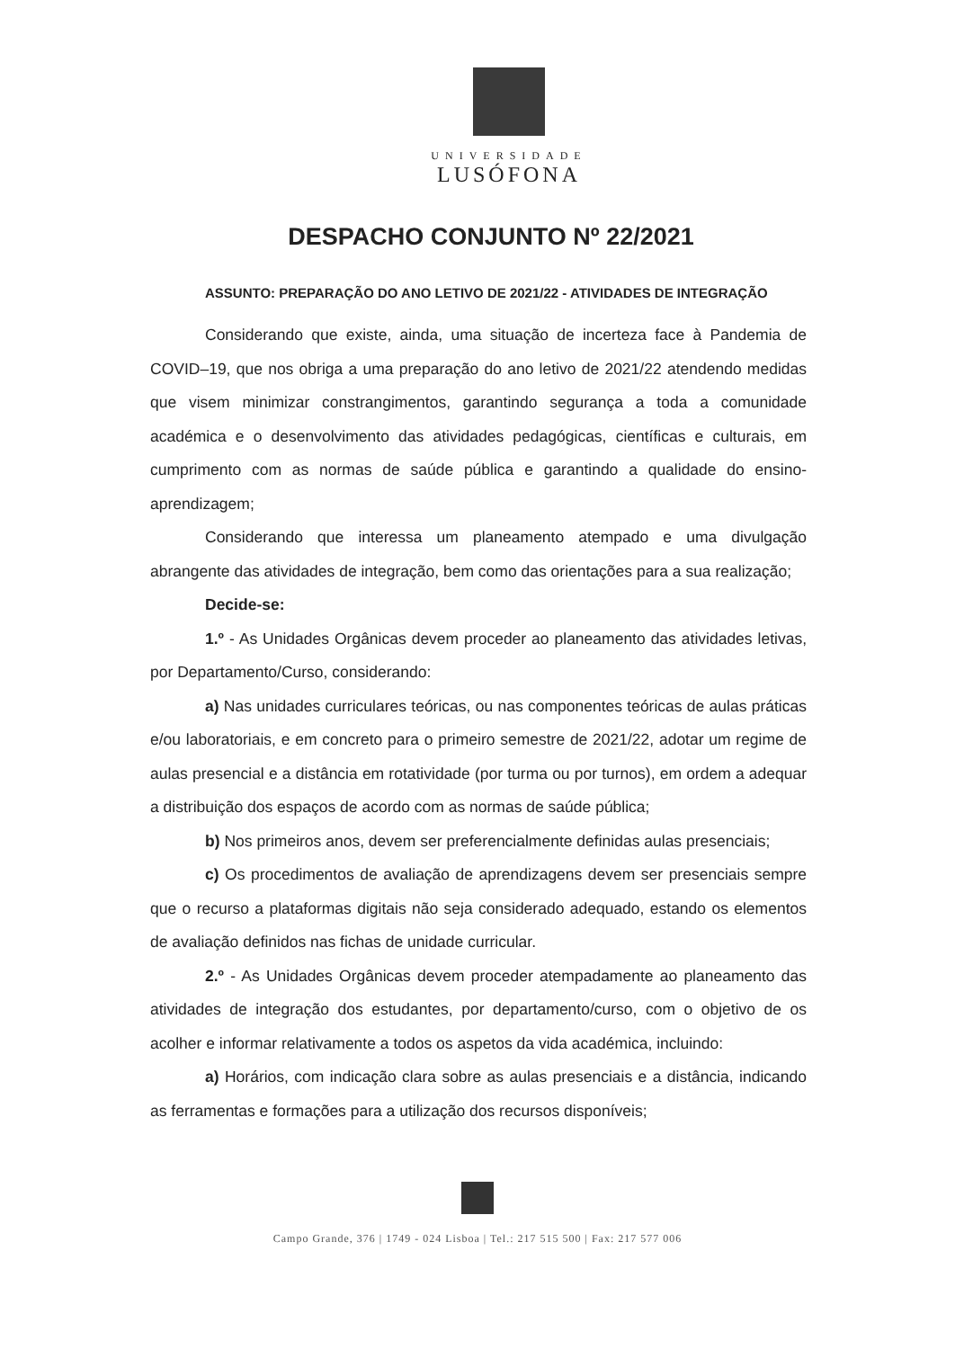UNIVERSIDADE
LUSÓFONA
DESPACHO CONJUNTO Nº 22/2021
ASSUNTO: PREPARAÇÃO DO ANO LETIVO DE 2021/22 - ATIVIDADES DE INTEGRAÇÃO
Considerando que existe, ainda, uma situação de incerteza face à Pandemia de COVID–19, que nos obriga a uma preparação do ano letivo de 2021/22 atendendo medidas que visem minimizar constrangimentos, garantindo segurança a toda a comunidade académica e o desenvolvimento das atividades pedagógicas, científicas e culturais, em cumprimento com as normas de saúde pública e garantindo a qualidade do ensino-aprendizagem;
Considerando que interessa um planeamento atempado e uma divulgação abrangente das atividades de integração, bem como das orientações para a sua realização;
Decide-se:
1.º - As Unidades Orgânicas devem proceder ao planeamento das atividades letivas, por Departamento/Curso, considerando:
a) Nas unidades curriculares teóricas, ou nas componentes teóricas de aulas práticas e/ou laboratoriais, e em concreto para o primeiro semestre de 2021/22, adotar um regime de aulas presencial e a distância em rotatividade (por turma ou por turnos), em ordem a adequar a distribuição dos espaços de acordo com as normas de saúde pública;
b) Nos primeiros anos, devem ser preferencialmente definidas aulas presenciais;
c) Os procedimentos de avaliação de aprendizagens devem ser presenciais sempre que o recurso a plataformas digitais não seja considerado adequado, estando os elementos de avaliação definidos nas fichas de unidade curricular.
2.º - As Unidades Orgânicas devem proceder atempadamente ao planeamento das atividades de integração dos estudantes, por departamento/curso, com o objetivo de os acolher e informar relativamente a todos os aspetos da vida académica, incluindo:
a) Horários, com indicação clara sobre as aulas presenciais e a distância, indicando as ferramentas e formações para a utilização dos recursos disponíveis;
Campo Grande, 376 | 1749 - 024 Lisboa | Tel.: 217 515 500 | Fax: 217 577 006